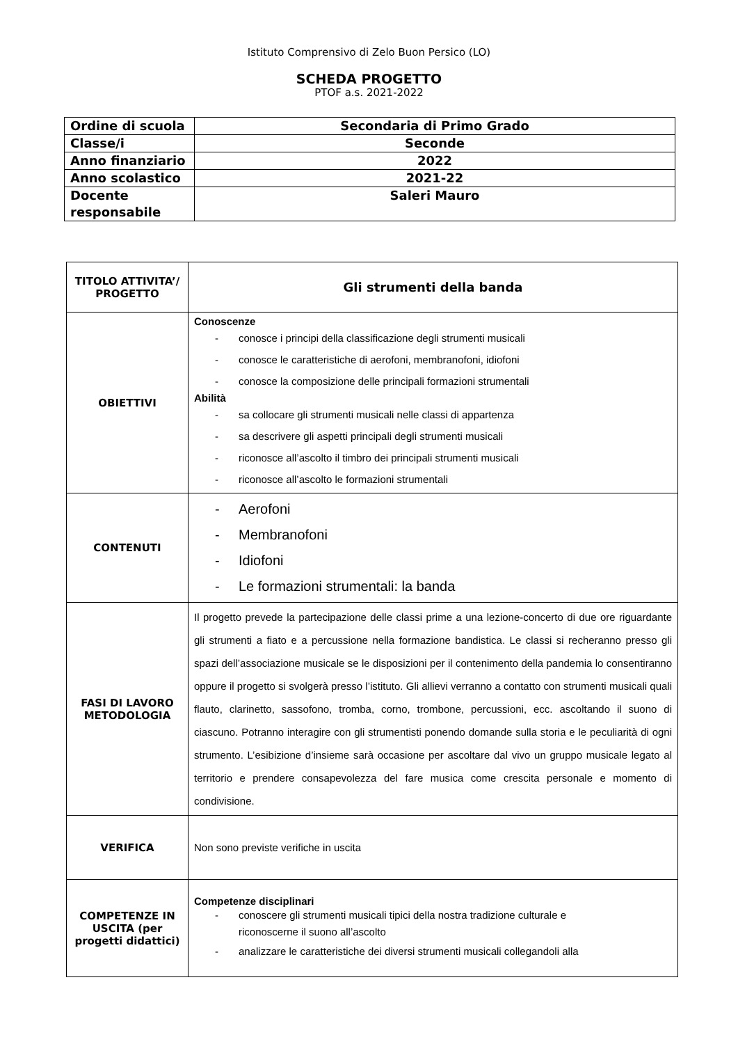Istituto Comprensivo di Zelo Buon Persico (LO)
SCHEDA PROGETTO
PTOF a.s. 2021-2022
| Ordine di scuola | Secondaria di Primo Grado |
| Classe/i | Seconde |
| Anno finanziario | 2022 |
| Anno scolastico | 2021-22 |
| Docente responsabile | Saleri Mauro |
| TITOLO ATTIVITA’/ PROGETTO | Gli strumenti della banda |
| OBIETTIVI | Conoscenze - conosce i principi della classificazione degli strumenti musicali - conosce le caratteristiche di aerofoni, membranofoni, idiofoni - conosce la composizione delle principali formazioni strumentali Abilità - sa collocare gli strumenti musicali nelle classi di appartenza - sa descrivere gli aspetti principali degli strumenti musicali - riconosce all’ascolto il timbro dei principali strumenti musicali - riconosce all’ascolto le formazioni strumentali |
| CONTENUTI | - Aerofoni - Membranofoni - Idiofoni - Le formazioni strumentali: la banda |
| FASI DI LAVORO METODOLOGIA | Il progetto prevede la partecipazione delle classi prime a una lezione-concerto di due ore riguardante gli strumenti a fiato e a percussione nella formazione bandistica. Le classi si recheranno presso gli spazi dell’associazione musicale se le disposizioni per il contenimento della pandemia lo consentiranno oppure il progetto si svolgerà presso l’istituto. Gli allievi verranno a contatto con strumenti musicali quali flauto, clarinetto, sassofono, tromba, corno, trombone, percussioni, ecc. ascoltando il suono di ciascuno. Potranno interagire con gli strumentisti ponendo domande sulla storia e le peculiarità di ogni strumento. L’esibizione d’insieme sarà occasione per ascoltare dal vivo un gruppo musicale legato al territorio e prendere consapevolezza del fare musica come crescita personale e momento di condivisione. |
| VERIFICA | Non sono previste verifiche in uscita |
| COMPETENZE IN USCITA (per progetti didattici) | Competenze disciplinari - conoscere gli strumenti musicali tipici della nostra tradizione culturale e riconoscerne il suono all’ascolto - analizzare le caratteristiche dei diversi strumenti musicali collegandoli alla |